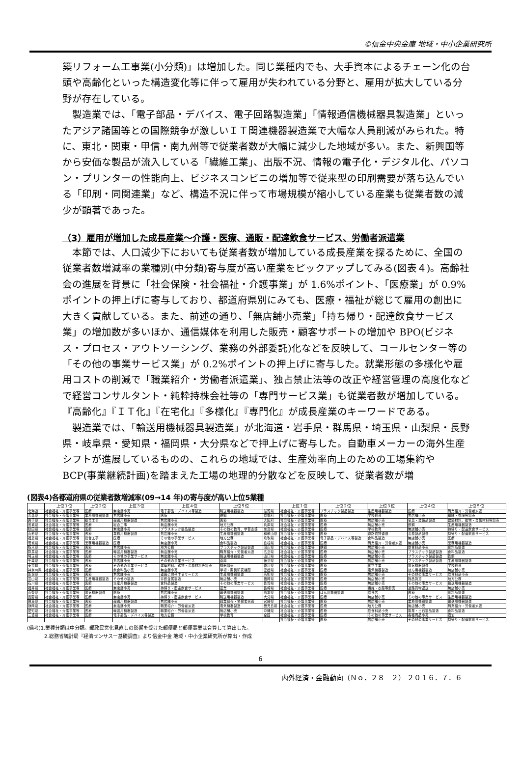©信金中央金庫 地域・中小企業研究所
築リフォーム工事業(小分類)」は増加した。同じ業種内でも、大手資本によるチェーン化の台頭や高齢化といった構造変化等に伴って雇用が失われている分野と、雇用が拡大している分野が存在している。
製造業では、「電子部品・デバイス、電子回路製造業」「情報通信機械器具製造業」といったアジア諸国等との国際競争が激しいＩＴ関連機器製造業で大幅な人員削減がみられた。特に、東北・関東・甲信・南九州等で従業者数が大幅に減少した地域が多い。また、新興国等から安価な製品が流入している「繊維工業」、出版不況、情報の電子化・デジタル化、パソコン・プリンターの性能向上、ビジネスコンビニの増加等で従来型の印刷需要が落ち込んでいる「印刷・同関連業」など、構造不況に伴って市場規模が縮小している産業も従業者数の減少が顕著であった。
（3）雇用が増加した成長産業～介護・医療、通販・配達飲食サービス、労働者派遣業
本節では、人口減少下においても従業者数が増加している成長産業を探るために、全国の従業者数増減率の業種別(中分類)寄与度が高い産業をピックアップしてみる(図表４)。高齢社会の進展を背景に「社会保険・社会福祉・介護事業」が 1.6%ポイント、「医療業」が 0.9%ポイントの押上げに寄与しており、都道府県別にみても、医療・福祉が総じて雇用の創出に大きく貢献している。また、前述の通り、「無店舗小売業」「持ち帰り・配達飲食サービス業」の増加数が多いほか、通信媒体を利用した販売・顧客サポートの増加や BPO(ビジネス・プロセス・アウトソーシング、業務の外部委託)化などを反映して、コールセンター等の「その他の事業サービス業」が 0.2%ポイントの押上げに寄与した。就業形態の多様化や雇用コストの削減で「職業紹介・労働者派遣業」、独占禁止法等の改正や経営管理の高度化などで経営コンサルタント・純粋持株会社等の「専門サービス業」も従業者数が増加している。『高齢化』『ＩＴ化』『在宅化』『多様化』『専門化』が成長産業のキーワードである。
製造業では、「輸送用機械器具製造業」が北海道・岩手県・群馬県・埼玉県・山梨県・長野県・岐阜県・愛知県・福岡県・大分県などで押上げに寄与した。自動車メーカーの海外生産シフトが進展しているものの、これらの地域では、生産効率向上のための工場集約や BCP(事業継続計画)を踏まえた工場の地理的分散などを反映して、従業者数が増
(図表4)各都道府県の従業者数増減率(09→14 年)の寄与度が高い上位5業種
| | 上位１位 | 上位２位 | 上位３位 | 上位４位 | 上位５位 | | 上位１位 | 上位２位 | 上位３位 | 上位４位 | 上位５位 |
| --- | --- | --- | --- | --- | --- | --- | --- | --- | --- | --- | --- |
| 北海道 | 社会福祉・介護事業等 | 医療 | 無店舗小売 | 電子部品・デバイス等製造 | 輸送用機器製造 | 滋賀県 | 社会福祉・介護事業等 | プラスチック製品製造 | 生産用機器製造 | 医療 | 職業紹介・労働者派遣 |
| 青森県 | 社会福祉・介護事業等 | 業務用機器製造 | 無店舗小売 | 医療 | 鉄鋼 | 京都府 | 社会福祉・介護事業等 | 医療 | 学校教育 | 無店舗小売 | 繊維・衣服等卸売 |
| 岩手県 | 社会福祉・介護事業等 | 総合工事 | 輸送用機器製造 | 無店舗小売 | 医療 | 大阪府 | 社会福祉・介護事業等 | 医療 | 無店舗小売 | 家具・装備品製造 | 建築材料、鉱物・金属材料等卸売 |
| 宮城県 | 社会福祉・介護事業等 | 医療 | 総合工事 | 無店舗小売 | 地方公務 | 兵庫県 | 社会福祉・介護事業等 | 医療 | 無店舗小売 | 鉄鋼 | 生産用機器製造 |
| 秋田県 | 社会福祉・介護事業等 | 医療 | 無店舗小売 | プラスチック製品製造 | その他の教育、学習支援 | 奈良県 | 社会福祉・介護事業等 | 医療 | 学校教育 | 無店舗小売 | 持帰り・配達飲食サービス |
| 山形県 | 社会福祉・介護事業等 | 医療 | 業務用機器製造 | 無店舗小売 | 生産用機器製造 | 和歌山県 | 社会福祉・介護事業等 | 医療 | 道路貨物運送 | 金属製品製造 | 持帰り・配達飲食サービス |
| 福島県 | 社会福祉・介護事業等 | 総合工事 | 医療 | その他の事業サービス | 地方公務 | 鳥取県 | 社会福祉・介護事業等 | 電子部品・デバイス等製造 | 食料品製造 | 無店舗小売 | 医療 |
| 茨城県 | 社会福祉・介護事業等 | 業務用機器製造 | 医療 | 無店舗小売 | 食料品製造 | 島根県 | 社会福祉・介護事業等 | 医療 | 職業紹介・労働者派遣 | 無店舗小売 | 業務用機器製造 |
| 栃木県 | 社会福祉・介護事業等 | 医療 | 無店舗小売 | 地方公務 | プラスチック製品製造 | 岡山県 | 社会福祉・介護事業等 | 鉄鋼 | 無店舗小売 | 飲食料品小売 | 食料品製造 |
| 群馬県 | 社会福祉・介護事業等 | 医療 | 輸送用機器製造 | 無店舗小売 | 職業紹介・労働者派遣 | 広島県 | 社会福祉・介護事業等 | 医療 | 無店舗小売 | プラスチック製品製造 | 食料品製造 |
| 埼玉県 | 社会福祉・介護事業等 | 医療 | その他の事業サービス | 無店舗小売 | 輸送用機器製造 | 山口県 | 社会福祉・介護事業等 | 医療 | 無店舗小売 | プラスチック製品製造 | 鉄鋼 |
| 千葉県 | 社会福祉・介護事業等 | 医療 | 無店舗小売 | その他の事業サービス | 倉庫 | 徳島県 | 社会福祉・介護事業等 | 医療 | 無店舗小売 | プラスチック製品製造 | 生産用機器製造 |
| 東京都 | 社会福祉・介護事業等 | 医療 | その他の事業サービス | 建築材料、鉱物・金属材料等卸売 | 機器卸売 | 香川県 | 社会福祉・介護事業等 | 医療 | 化学工業 | 電気機器製造 | 学校教育 |
| 神奈川県 | 社会福祉・介護事業等 | 医療 | 飲食料品小売 | 無店舗小売 | 学術・開発研究機関 | 愛媛県 | 社会福祉・介護事業等 | 医療 | 電気機器製造 | はん用機器製造 | 無店舗小売 |
| 新潟県 | 社会福祉・介護事業等 | 医療 | 無店舗小売 | 運輸に附帯するサービス | 生産用機器製造 | 高知県 | 社会福祉・介護事業等 | 医療 | 無店舗小売 | その他の事業サービス | 飲食料品小売 |
| 富山県 | 社会福祉・介護事業等 | 生産用機器製造 | その他の製造 | 非鉄金属製造 | 無店舗小売 | 福岡県 | 社会福祉・介護事業等 | 医療 | 無店舗小売 | 物品賃貸 | 地方公務 |
| 石川県 | 社会福祉・介護事業等 | 医療 | 生産用機器製造 | 食料品製造 | その他の事業サービス | 佐賀県 | 社会福祉・介護事業等 | 医療 | 無店舗小売 | その他の事業サービス | 輸送用機器製造 |
| 福井県 | 社会福祉・介護事業等 | 医療 | 無店舗小売 | 持帰り・配達飲食サービス | 農業 | 長崎県 | 社会福祉・介護事業等 | 医療 | 繊維・衣服等卸売 | 道路貨物運送 | 無店舗小売 |
| 山梨県 | 社会福祉・介護事業等 | 電気機器製造 | 医療 | 無店舗小売 | 輸送用機器製造 | 熊本県 | 社会福祉・介護事業等 | はん用機器製造 | 飲食店 | 医療 | 食料品製造 |
| 長野県 | 社会福祉・介護事業等 | 医療 | 無店舗小売 | 持帰り・配達飲食サービス | 輸送用機器製造 | 大分県 | 社会福祉・介護事業等 | 医療 | 無店舗小売 | その他の事業サービス | 生産用機器製造 |
| 岐阜県 | 社会福祉・介護事業等 | 医療 | 輸送用機器製造 | 無店舗小売 | 職業紹介・労働者派遣 | 宮崎県 | 社会福祉・介護事業等 | 医療 | 無店舗小売 | 業務用機器製造 | 輸送用機器製造 |
| 静岡県 | 社会福祉・介護事業等 | 医療 | 無店舗小売 | 職業紹介・労働者派遣 | 電気機器製造 | 鹿児島県 | 社会福祉・介護事業等 | 医療 | 地方公務 | 無店舗小売 | 職業紹介・労働者派遣 |
| 愛知県 | 社会福祉・介護事業等 | 医療 | 輸送用機器製造 | 職業紹介・労働者派遣 | 無店舗小売 | 沖縄県 | 社会福祉・介護事業等 | 医療 | 飲食料品小売 | 窯業・土石製品製造 | 食料品製造 |
| 三重県 | 社会福祉・介護事業等 | 医療 | 電子部品・デバイス等製造 | 地方公務 | 学校教育 | 全国 | 社会福祉・介護事業等 | 医療 | その他の事業サービス | 各種商品小売 | 宿泊 |
| | | | | | | | 社会福祉・介護事業等 | 医療 | 無店舗小売 | その他の事業サービス | 持帰り・配達飲食サービス |
(備考)1.業種分類は中分類。郵政民営化見直しの影響を受けた郵便局と郵便事業は合算して算出した。
2.総務省統計局『経済センサスー基礎調査』より信金中金 地域・中小企業研究所が算出・作成
6
内外経済・金融動向（Ｎｏ．２８－２） ２０１６．７．６